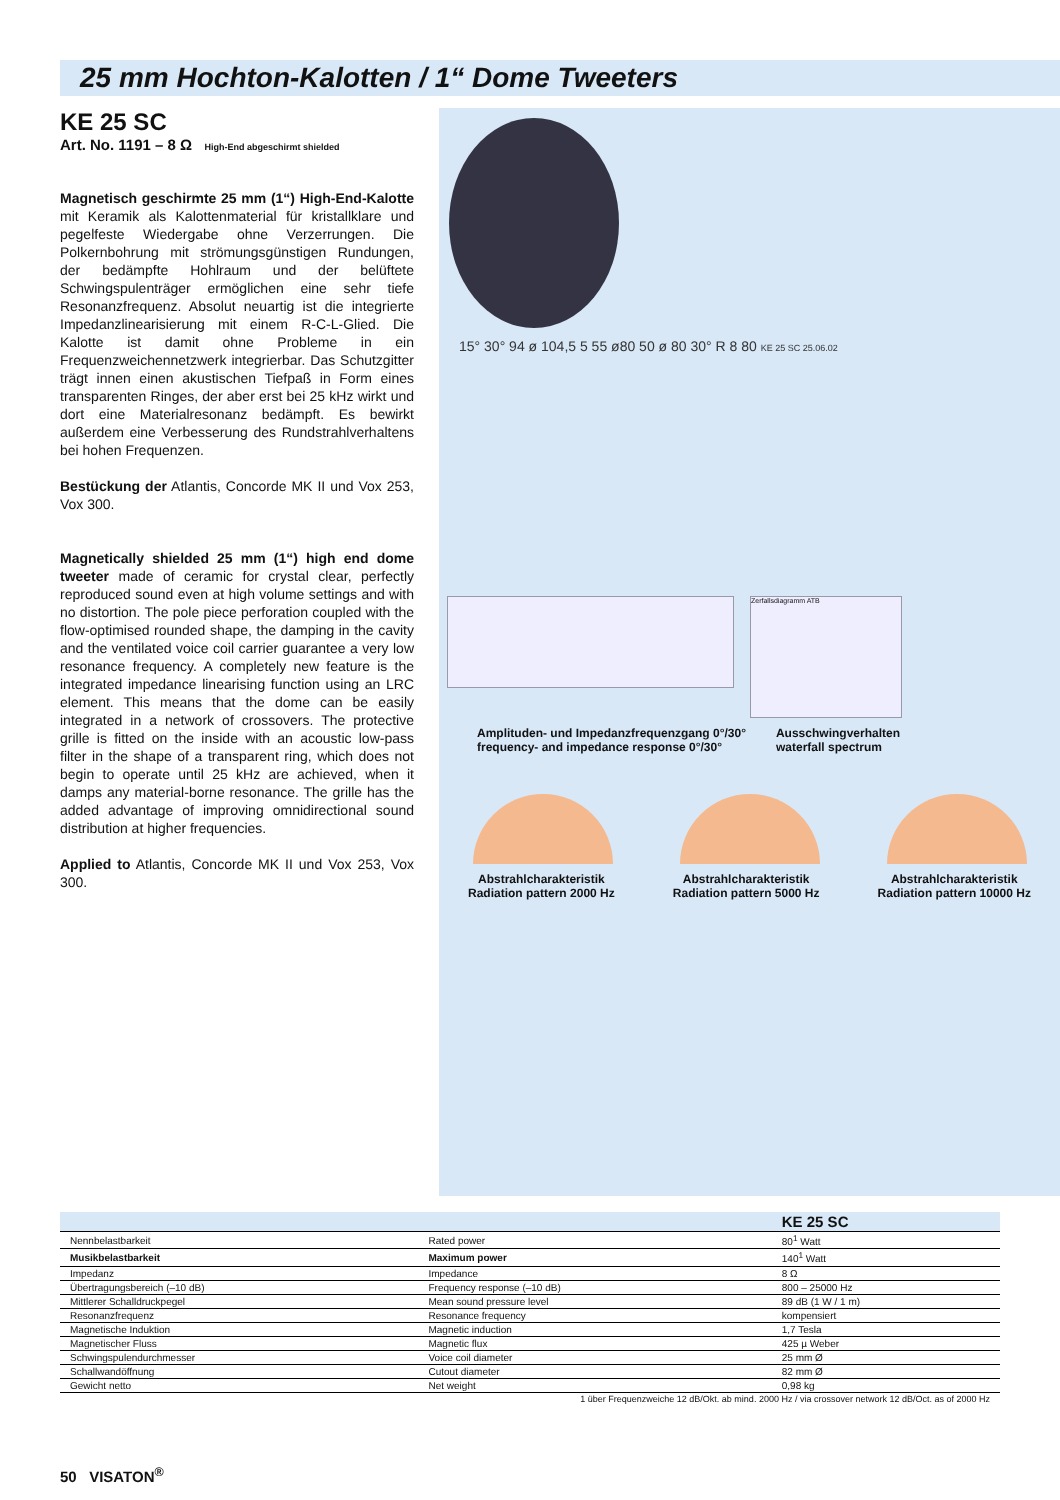25 mm Hochton-Kalotten / 1“ Dome Tweeters
KE 25 SC
Art. No. 1191 – 8 Ω High-End abgeschirmt shielded
Magnetisch geschirmte 25 mm (1“) High-End-Kalotte mit Keramik als Kalottenmaterial für kristallklare und pegelfeste Wiedergabe ohne Verzerrungen. Die Polkernbohrung mit strömungsgünstigen Rundungen, der bedämpfte Hohlraum und der belüftete Schwingspulenträger ermöglichen eine sehr tiefe Resonanzfrequenz. Absolut neuartig ist die integrierte Impedanzlinearisierung mit einem R-C-L-Glied. Die Kalotte ist damit ohne Probleme in ein Frequenzweichennetzwerk integrierbar. Das Schutzgitter trägt innen einen akustischen Tiefpaß in Form eines transparenten Ringes, der aber erst bei 25 kHz wirkt und dort eine Materialresonanz bedämpft. Es bewirkt außerdem eine Verbesserung des Rundstrahlverhaltens bei hohen Frequenzen.
Bestückung der Atlantis, Concorde MK II und Vox 253, Vox 300.
Magnetically shielded 25 mm (1“) high end dome tweeter made of ceramic for crystal clear, perfectly reproduced sound even at high volume settings and with no distortion. The pole piece perforation coupled with the flow-optimised rounded shape, the damping in the cavity and the ventilated voice coil carrier guarantee a very low resonance frequency. A completely new feature is the integrated impedance linearising function using an LRC element. This means that the dome can be easily integrated in a network of crossovers. The protective grille is fitted on the inside with an acoustic low-pass filter in the shape of a transparent ring, which does not begin to operate until 25 kHz are achieved, when it damps any material-borne resonance. The grille has the added advantage of improving omnidirectional sound distribution at higher frequencies.
Applied to Atlantis, Concorde MK II und Vox 253, Vox 300.
15° 30° 94 ø 104,5 5 55 ø80 50 ø 80 30° R 8 80 KE 25 SC 25.06.02
Zerfallsdiagramm ATB
Amplituden- und Impedanzfrequenzgang 0°/30°
frequency- and impedance response 0°/30°
Ausschwingverhalten
waterfall spectrum
Abstrahlcharakteristik
Radiation pattern 2000 Hz
Abstrahlcharakteristik
Radiation pattern 5000 Hz
Abstrahlcharakteristik
Radiation pattern 10000 Hz
| | | KE 25 SC |
| --- | --- | --- |
| Nennbelastbarkeit | Rated power | 80<sup>1</sup> Watt |
| Musikbelastbarkeit | Maximum power | 140<sup>1</sup> Watt |
| Impedanz | Impedance | 8 Ω |
| Übertragungsbereich (–10 dB) | Frequency response (–10 dB) | 800 – 25000 Hz |
| Mittlerer Schalldruckpegel | Mean sound pressure level | 89 dB (1 W / 1 m) |
| Resonanzfrequenz | Resonance frequency | kompensiert |
| Magnetische Induktion | Magnetic induction | 1,7 Tesla |
| Magnetischer Fluss | Magnetic flux | 425 µ Weber |
| Schwingspulendurchmesser | Voice coil diameter | 25 mm Ø |
| Schallwandöffnung | Cutout diameter | 82 mm Ø |
| Gewicht netto | Net weight | 0,98 kg |
| 1 über Frequenzweiche 12 dB/Okt. ab mind. 2000 Hz / via crossover network 12 dB/Oct. as of 2000 Hz | | |
50 VISATON<sup>®</sup>